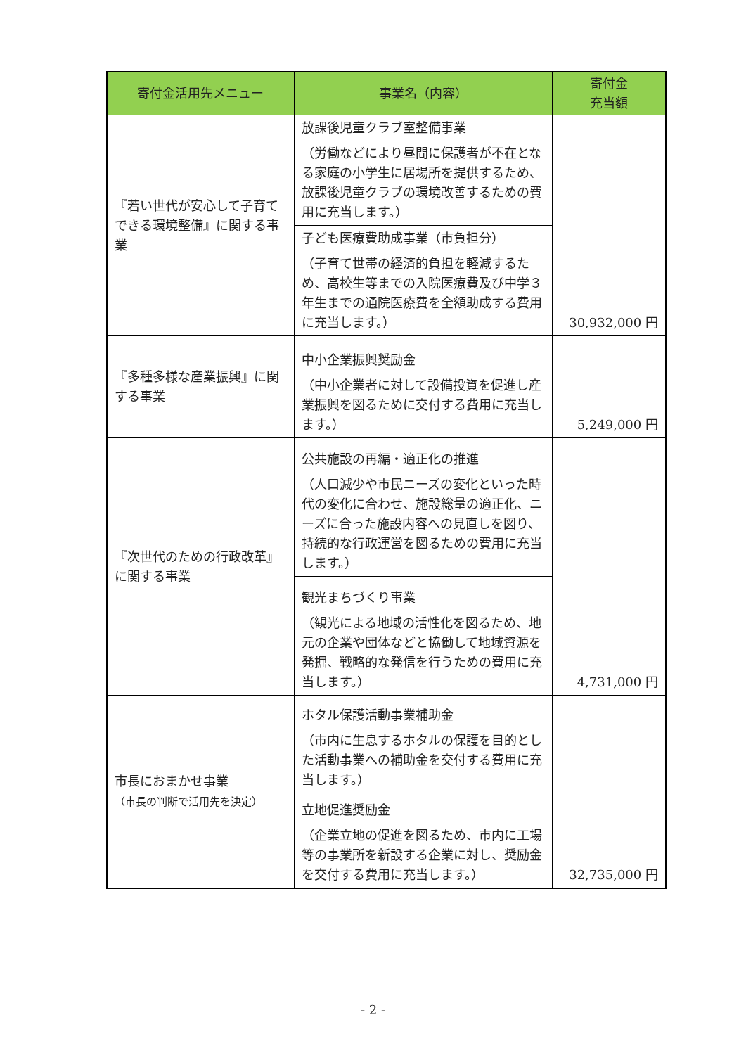| 寄付金活用先メニュー | 事業名（内容） | 寄付金 充当額 |
| --- | --- | --- |
| 『若い世代が安心して子育てできる環境整備』に関する事業 | 放課後児童クラブ室整備事業 （労働などにより昼間に保護者が不在となる家庭の小学生に居場所を提供するため、放課後児童クラブの環境改善するための費用に充当します。） | 30,932,000 円 |
| | 子ども医療費助成事業（市負担分） （子育て世帯の経済的負担を軽減するため、高校生等までの入院医療費及び中学３年生までの通院医療費を全額助成する費用に充当します。） | |
| 『多種多様な産業振興』に関する事業 | 中小企業振興奨励金 （中小企業者に対して設備投資を促進し産業振興を図るために交付する費用に充当します。） | 5,249,000 円 |
| 『次世代のための行政改革』に関する事業 | 公共施設の再編・適正化の推進 （人口減少や市民ニーズの変化といった時代の変化に合わせ、施設総量の適正化、ニーズに合った施設内容への見直しを図り、持続的な行政運営を図るための費用に充当します。） | 4,731,000 円 |
| | 観光まちづくり事業 （観光による地域の活性化を図るため、地元の企業や団体などと協働して地域資源を発掘、戦略的な発信を行うための費用に充当します。） | |
| 市長におまかせ事業 （市長の判断で活用先を決定） | ホタル保護活動事業補助金 （市内に生息するホタルの保護を目的とした活動事業への補助金を交付する費用に充当します。） | 32,735,000 円 |
| | 立地促進奨励金 （企業立地の促進を図るため、市内に工場等の事業所を新設する企業に対し、奨励金を交付する費用に充当します。） | |
- 2 -